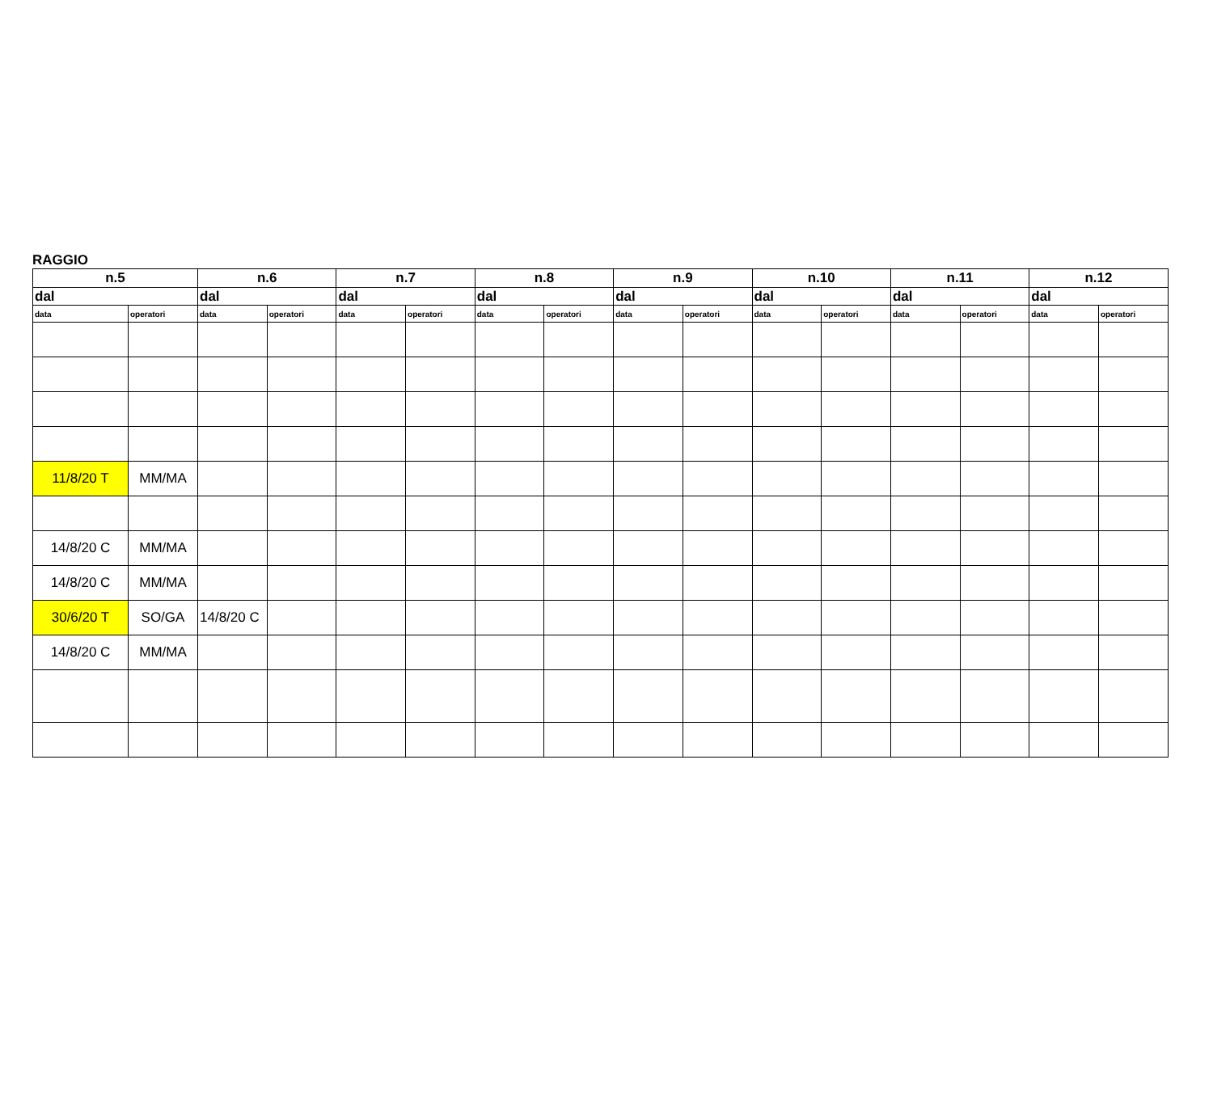RAGGIO
| n.5 | | n.6 | | n.7 | | n.8 | | n.9 | | n.10 | | n.11 | | n.12 | |
| --- | --- | --- | --- | --- | --- | --- | --- | --- | --- | --- | --- | --- | --- | --- | --- |
| dal | | dal | | dal | | dal | | dal | | dal | | dal | | dal | |
| data | operatori | data | operatori | data | operatori | data | operatori | data | operatori | data | operatori | data | operatori | data | operatori |
| 11/8/20 T | MM/MA | | | | | | | | | | | | | | |
| 14/8/20 C | MM/MA | | | | | | | | | | | | | | |
| 14/8/20 C | MM/MA | | | | | | | | | | | | | | |
| 30/6/20 T | SO/GA | 14/8/20 C | | | | | | | | | | | | | |
| 14/8/20 C | MM/MA | | | | | | | | | | | | | | |